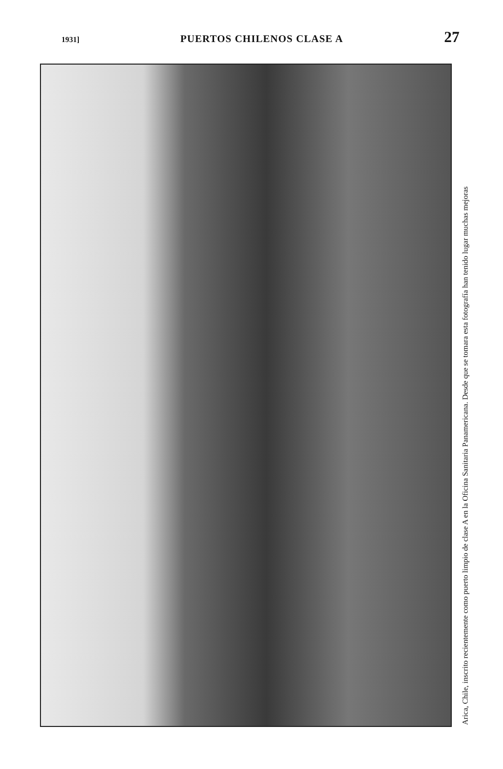1931] PUERTOS CHILENOS CLASE A 27
Arica, Chile, inscrito recientemente como puerto limpio de clase A en la Oficina Sanitaria Panamericana. Desde que se tomara esta fotografía han tenido lugar muchas mejoras